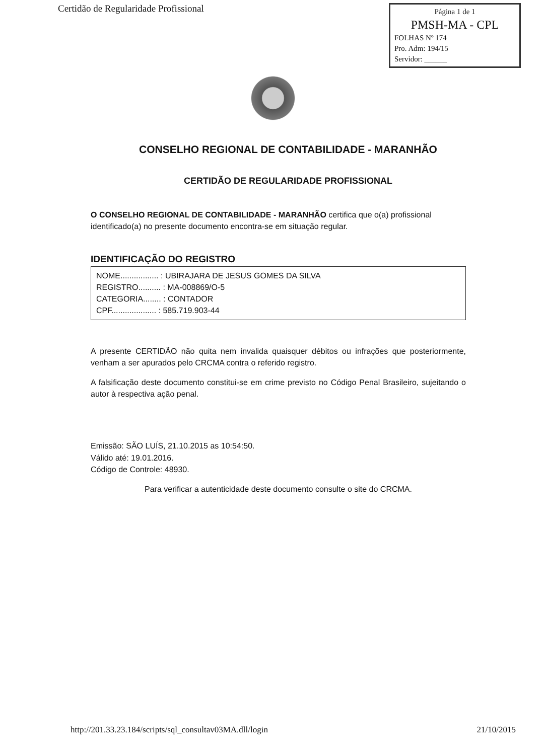Certidão de Regularidade Profissional
Página 1 de 1
PMSH-MA - CPL
FOLHAS Nº 174
Pro. Adm: 194/15
Servidor: ______
CONSELHO REGIONAL DE CONTABILIDADE - MARANHÃO
CERTIDÃO DE REGULARIDADE PROFISSIONAL
O CONSELHO REGIONAL DE CONTABILIDADE - MARANHÃO certifica que o(a) profissional identificado(a) no presente documento encontra-se em situação regular.
IDENTIFICAÇÃO DO REGISTRO
NOME................. : UBIRAJARA DE JESUS GOMES DA SILVA
REGISTRO.......... : MA-008869/O-5
CATEGORIA........ : CONTADOR
CPF.................... : 585.719.903-44
A presente CERTIDÃO não quita nem invalida quaisquer débitos ou infrações que posteriormente, venham a ser apurados pelo CRCMA contra o referido registro.
A falsificação deste documento constitui-se em crime previsto no Código Penal Brasileiro, sujeitando o autor à respectiva ação penal.
Emissão: SÃO LUÍS, 21.10.2015 as 10:54:50.
Válido até: 19.01.2016.
Código de Controle: 48930.
Para verificar a autenticidade deste documento consulte o site do CRCMA.
http://201.33.23.184/scripts/sql_consultav03MA.dll/login 21/10/2015